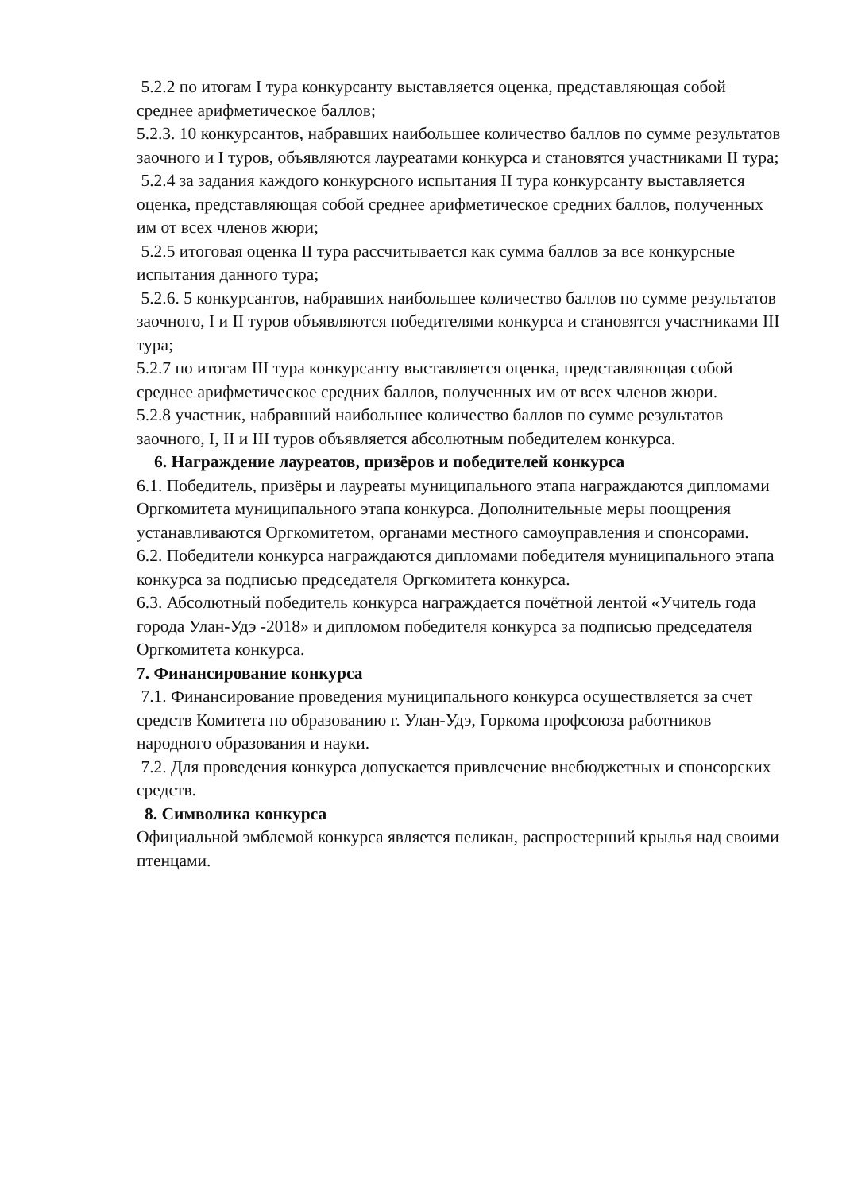5.2.2 по итогам I тура конкурсанту выставляется оценка, представляющая собой среднее арифметическое баллов;
5.2.3. 10 конкурсантов, набравших наибольшее количество баллов по сумме результатов заочного и I туров, объявляются лауреатами конкурса и становятся участниками II тура;
5.2.4 за задания каждого конкурсного испытания II тура конкурсанту выставляется оценка, представляющая собой среднее арифметическое средних баллов, полученных им от всех членов жюри;
5.2.5 итоговая оценка II тура рассчитывается как сумма баллов за все конкурсные испытания данного тура;
5.2.6. 5 конкурсантов, набравших наибольшее количество баллов по сумме результатов заочного, I и II туров объявляются победителями конкурса и становятся участниками III тура;
5.2.7 по итогам III тура конкурсанту выставляется оценка, представляющая собой среднее арифметическое средних баллов, полученных им от всех членов жюри.
5.2.8 участник, набравший наибольшее количество баллов по сумме результатов заочного, I, II и III туров объявляется абсолютным победителем конкурса.
6. Награждение лауреатов, призёров и победителей конкурса
6.1. Победитель, призёры и лауреаты муниципального этапа награждаются дипломами Оргкомитета муниципального этапа конкурса. Дополнительные меры поощрения устанавливаются Оргкомитетом, органами местного самоуправления и спонсорами.
6.2. Победители конкурса награждаются дипломами победителя муниципального этапа конкурса за подписью председателя Оргкомитета конкурса.
6.3. Абсолютный победитель конкурса награждается почётной лентой «Учитель года города Улан-Удэ -2018» и дипломом победителя конкурса за подписью председателя Оргкомитета конкурса.
7. Финансирование конкурса
7.1. Финансирование проведения муниципального конкурса осуществляется за счет средств Комитета по образованию г. Улан-Удэ, Горкома профсоюза работников народного образования и науки.
7.2. Для проведения конкурса допускается привлечение внебюджетных и спонсорских средств.
8. Символика конкурса
Официальной эмблемой конкурса является пеликан, распростерший крылья над своими птенцами.